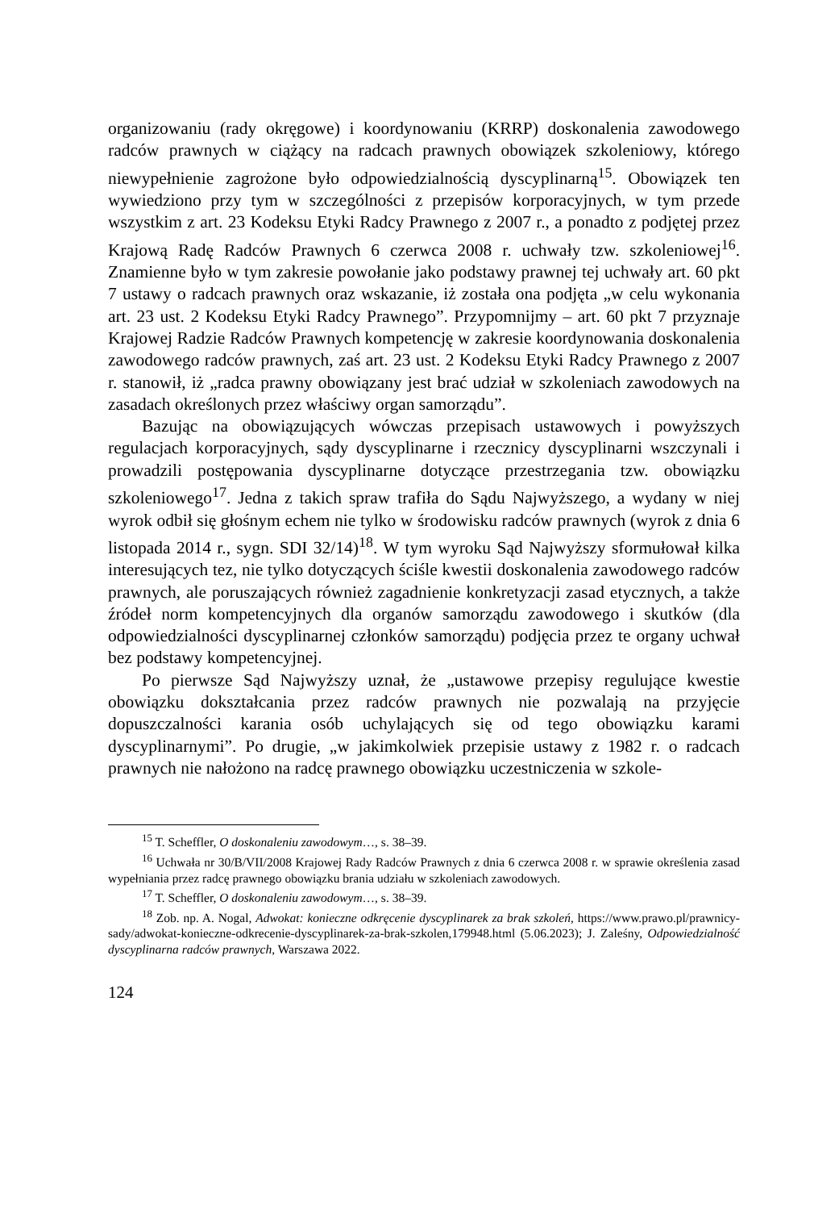organizowaniu (rady okręgowe) i koordynowaniu (KRRP) doskonalenia zawodowego radców prawnych w ciążący na radcach prawnych obowiązek szkoleniowy, którego niewypełnienie zagrożone było odpowiedzialnością dyscyplinarną<sup>15</sup>. Obowiązek ten wywiedziono przy tym w szczególności z przepisów korporacyjnych, w tym przede wszystkim z art. 23 Kodeksu Etyki Radcy Prawnego z 2007 r., a ponadto z podjętej przez Krajową Radę Radców Prawnych 6 czerwca 2008 r. uchwały tzw. szkoleniowej<sup>16</sup>. Znamienne było w tym zakresie powołanie jako podstawy prawnej tej uchwały art. 60 pkt 7 ustawy o radcach prawnych oraz wskazanie, iż została ona podjęta „w celu wykonania art. 23 ust. 2 Kodeksu Etyki Radcy Prawnego”. Przypomnijmy – art. 60 pkt 7 przyznaje Krajowej Radzie Radców Prawnych kompetencję w zakresie koordynowania doskonalenia zawodowego radców prawnych, zaś art. 23 ust. 2 Kodeksu Etyki Radcy Prawnego z 2007 r. stanowił, iż „radca prawny obowiązany jest brać udział w szkoleniach zawodowych na zasadach określonych przez właściwy organ samorządu”.
Bazując na obowiązujących wówczas przepisach ustawowych i powyższych regulacjach korporacyjnych, sądy dyscyplinarne i rzecznicy dyscyplinarni wszczynali i prowadzili postępowania dyscyplinarne dotyczące przestrzegania tzw. obowiązku szkoleniowego<sup>17</sup>. Jedna z takich spraw trafiła do Sądu Najwyższego, a wydany w niej wyrok odbił się głośnym echem nie tylko w środowisku radców prawnych (wyrok z dnia 6 listopada 2014 r., sygn. SDI 32/14)<sup>18</sup>. W tym wyroku Sąd Najwyższy sformułował kilka interesujących tez, nie tylko dotyczących ściśle kwestii doskonalenia zawodowego radców prawnych, ale poruszających również zagadnienie konkretyzacji zasad etycznych, a także źródeł norm kompetencyjnych dla organów samorządu zawodowego i skutków (dla odpowiedzialności dyscyplinarnej członków samorządu) podjęcia przez te organy uchwał bez podstawy kompetencyjnej.
Po pierwsze Sąd Najwyższy uznał, że „ustawowe przepisy regulujące kwestie obowiązku dokształcania przez radców prawnych nie pozwalają na przyjęcie dopuszczalności karania osób uchylających się od tego obowiązku karami dyscyplinarnymi”. Po drugie, „w jakimkolwiek przepisie ustawy z 1982 r. o radcach prawnych nie nałożono na radcę prawnego obowiązku uczestniczenia w szkole-
<sup>15</sup> T. Scheffler, O doskonaleniu zawodowym…, s. 38–39.
<sup>16</sup> Uchwała nr 30/B/VII/2008 Krajowej Rady Radców Prawnych z dnia 6 czerwca 2008 r. w sprawie określenia zasad wypełniania przez radcę prawnego obowiązku brania udziału w szkoleniach zawodowych.
<sup>17</sup> T. Scheffler, O doskonaleniu zawodowym…, s. 38–39.
<sup>18</sup> Zob. np. A. Nogal, Adwokat: konieczne odkręcenie dyscyplinarek za brak szkoleń, https://www.prawo.pl/prawnicy-sady/adwokat-konieczne-odkrecenie-dyscyplinarek-za-brak-szkolen,179948.html (5.06.2023); J. Zaleśny, Odpowiedzialność dyscyplinarna radców prawnych, Warszawa 2022.
124